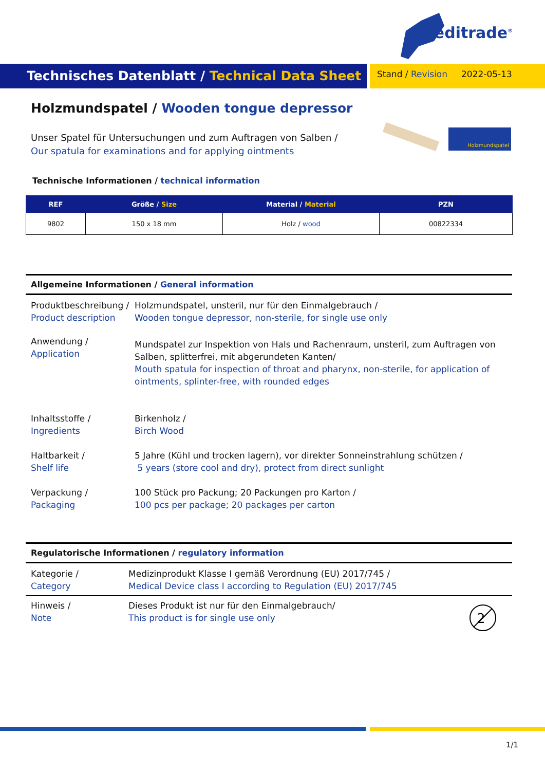Meditrade<sup>®</sup>
Technisches Datenblatt / Technical Data Sheet
Stand / Revision 2022-05-13
Holzmundspatel / Wooden tongue depressor
Unser Spatel für Untersuchungen und zum Auftragen von Salben /
Our spatula for examinations and for applying ointments
Holzmundspatel
Technische Informationen / technical information
| REF | Größe / Size | Material / Material | PZN |
| --- | --- | --- | --- |
| 9802 | 150 x 18 mm | Holz / wood | 00822334 |
Allgemeine Informationen / General information
Produktbeschreibung /
Product description
Holzmundspatel, unsteril, nur für den Einmalgebrauch /
Wooden tongue depressor, non-sterile, for single use only
Anwendung /
Application
Mundspatel zur Inspektion von Hals und Rachenraum, unsteril, zum Auftragen von Salben, splitterfrei, mit abgerundeten Kanten/
Mouth spatula for inspection of throat and pharynx, non-sterile, for application of ointments, splinter-free, with rounded edges
Inhaltsstoffe /
Ingredients
Birkenholz /
Birch Wood
Haltbarkeit /
Shelf life
5 Jahre (Kühl und trocken lagern), vor direkter Sonneinstrahlung schützen /
5 years (store cool and dry), protect from direct sunlight
Verpackung /
Packaging
100 Stück pro Packung; 20 Packungen pro Karton /
100 pcs per package; 20 packages per carton
Regulatorische Informationen / regulatory information
Kategorie /
Category
Medizinprodukt Klasse I gemäß Verordnung (EU) 2017/745 /
Medical Device class I according to Regulation (EU) 2017/745
Hinweis /
Note
Dieses Produkt ist nur für den Einmalgebrauch/
This product is for single use only
2
1/1